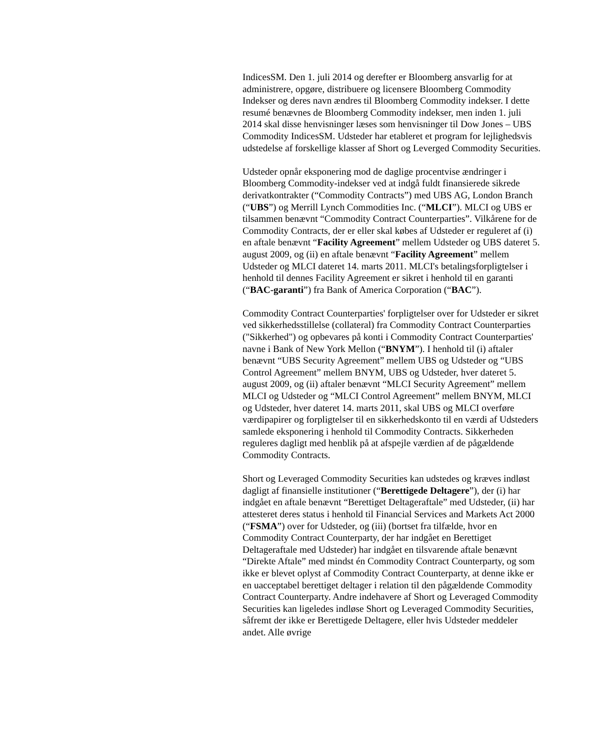IndicesSM. Den 1. juli 2014 og derefter er Bloomberg ansvarlig for at administrere, opgøre, distribuere og licensere Bloomberg Commodity Indekser og deres navn ændres til Bloomberg Commodity indekser. I dette resumé benævnes de Bloomberg Commodity indekser, men inden 1. juli 2014 skal disse henvisninger læses som henvisninger til Dow Jones – UBS Commodity IndicesSM. Udsteder har etableret et program for lejlighedsvis udstedelse af forskellige klasser af Short og Leverged Commodity Securities.
Udsteder opnår eksponering mod de daglige procentvise ændringer i Bloomberg Commodity-indekser ved at indgå fuldt finansierede sikrede derivatkontrakter (“Commodity Contracts”) med UBS AG, London Branch (“UBS”) og Merrill Lynch Commodities Inc. (“MLCI”). MLCI og UBS er tilsammen benævnt “Commodity Contract Counterparties”. Vilkårene for de Commodity Contracts, der er eller skal købes af Udsteder er reguleret af (i) en aftale benævnt “Facility Agreement” mellem Udsteder og UBS dateret 5. august 2009, og (ii) en aftale benævnt “Facility Agreement” mellem Udsteder og MLCI dateret 14. marts 2011. MLCI's betalingsforpligtelser i henhold til dennes Facility Agreement er sikret i henhold til en garanti (“BAC-garanti”) fra Bank of America Corporation (“BAC”).
Commodity Contract Counterparties' forpligtelser over for Udsteder er sikret ved sikkerhedsstillelse (collateral) fra Commodity Contract Counterparties ("Sikkerhed") og opbevares på konti i Commodity Contract Counterparties' navne i Bank of New York Mellon (“BNYM”). I henhold til (i) aftaler benævnt “UBS Security Agreement” mellem UBS og Udsteder og “UBS Control Agreement” mellem BNYM, UBS og Udsteder, hver dateret 5. august 2009, og (ii) aftaler benævnt “MLCI Security Agreement” mellem MLCI og Udsteder og “MLCI Control Agreement” mellem BNYM, MLCI og Udsteder, hver dateret 14. marts 2011, skal UBS og MLCI overføre værdipapirer og forpligtelser til en sikkerhedskonto til en værdi af Udsteders samlede eksponering i henhold til Commodity Contracts. Sikkerheden reguleres dagligt med henblik på at afspejle værdien af de pågældende Commodity Contracts.
Short og Leveraged Commodity Securities kan udstedes og kræves indløst dagligt af finansielle institutioner (“Berettigede Deltagere”), der (i) har indgået en aftale benævnt “Berettiget Deltageraftale” med Udsteder, (ii) har attesteret deres status i henhold til Financial Services and Markets Act 2000 (“FSMA”) over for Udsteder, og (iii) (bortset fra tilfælde, hvor en Commodity Contract Counterparty, der har indgået en Berettiget Deltageraftale med Udsteder) har indgået en tilsvarende aftale benævnt “Direkte Aftale” med mindst én Commodity Contract Counterparty, og som ikke er blevet oplyst af Commodity Contract Counterparty, at denne ikke er en uacceptabel berettiget deltager i relation til den pågældende Commodity Contract Counterparty. Andre indehavere af Short og Leveraged Commodity Securities kan ligeledes indløse Short og Leveraged Commodity Securities, såfremt der ikke er Berettigede Deltagere, eller hvis Udsteder meddeler andet. Alle øvrige